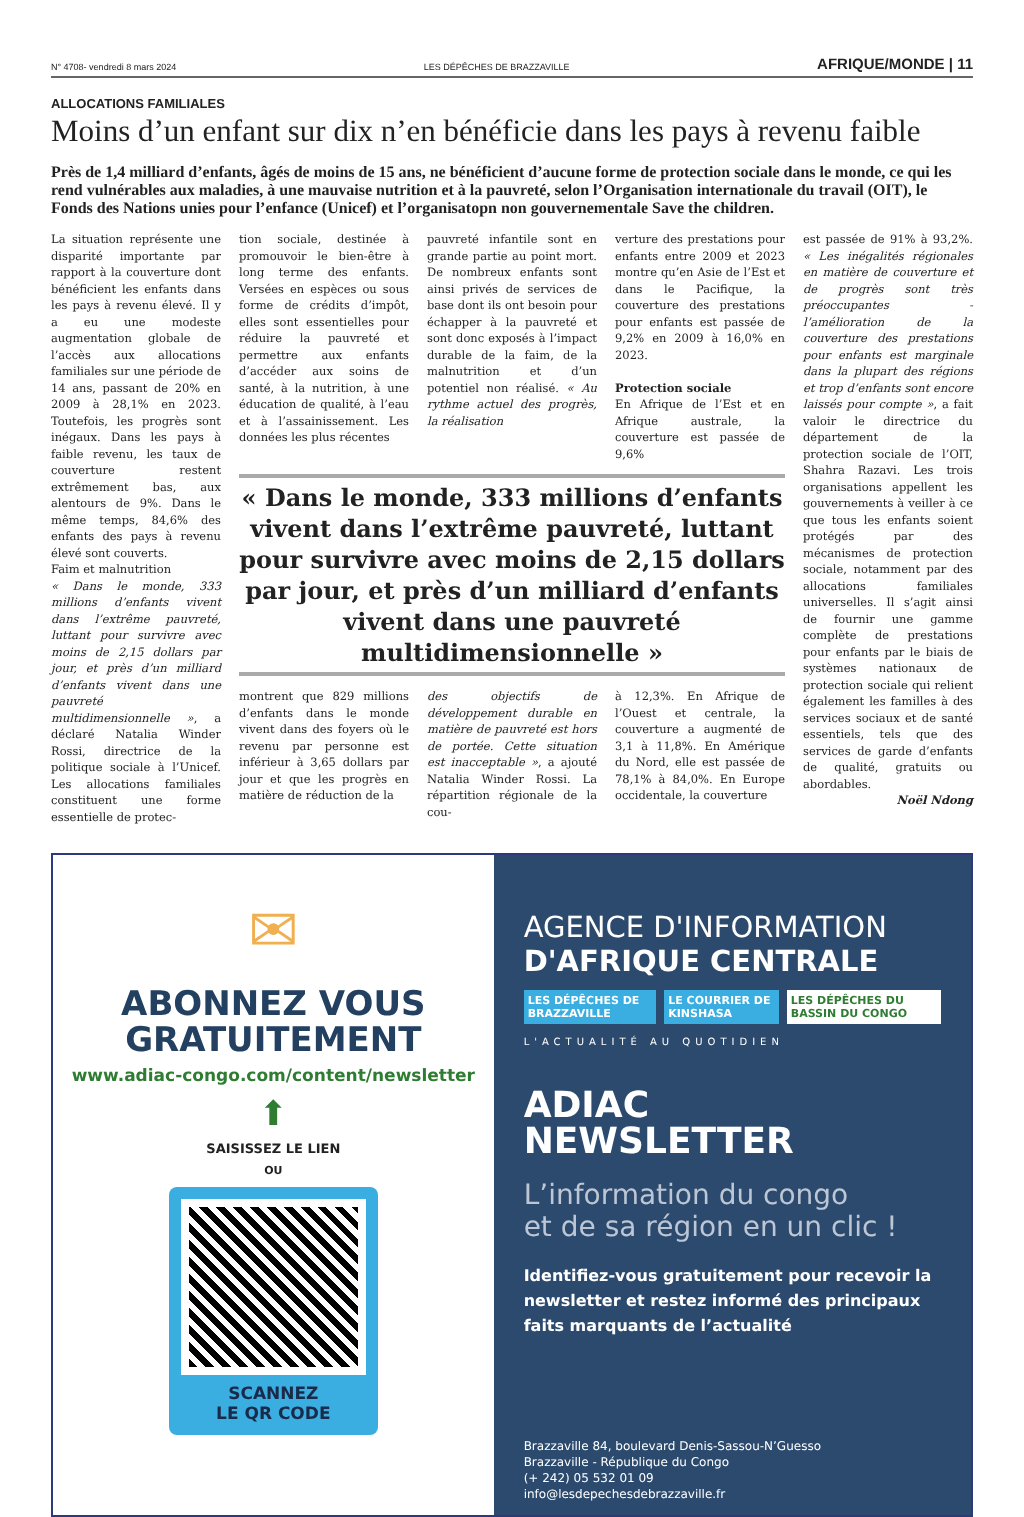N° 4708- vendredi 8 mars 2024 LES DÉPÊCHES DE BRAZZAVILLE AFRIQUE/MONDE | 11
ALLOCATIONS FAMILIALES
Moins d’un enfant sur dix n’en bénéficie dans les pays à revenu faible
Près de 1,4 milliard d’enfants, âgés de moins de 15 ans, ne bénéficient d’aucune forme de protection sociale dans le monde, ce qui les rend vulnérables aux maladies, à une mauvaise nutrition et à la pauvreté, selon l’Organisation internationale du travail (OIT), le Fonds des Nations unies pour l’enfance (Unicef) et l’organisatopn non gouvernementale Save the children.
La situation représente une disparité importante par rapport à la couverture dont bénéficient les enfants dans les pays à revenu élevé. Il y a eu une modeste augmentation globale de l’accès aux allocations familiales sur une période de 14 ans, passant de 20% en 2009 à 28,1% en 2023. Toutefois, les progrès sont inégaux. Dans les pays à faible revenu, les taux de couverture restent extrêmement bas, aux alentours de 9%. Dans le même temps, 84,6% des enfants des pays à revenu élevé sont couverts.
Faim et malnutrition
« Dans le monde, 333 millions d’enfants vivent dans l’extrême pauvreté, luttant pour survivre avec moins de 2,15 dollars par jour, et près d’un milliard d’enfants vivent dans une pauvreté multidimensionnelle », a déclaré Natalia Winder Rossi, directrice de la politique sociale à l’Unicef. Les allocations familiales constituent une forme essentielle de protec-
tion sociale, destinée à promouvoir le bien-être à long terme des enfants. Versées en espèces ou sous forme de crédits d’impôt, elles sont essentielles pour réduire la pauvreté et permettre aux enfants d’accéder aux soins de santé, à la nutrition, à une éducation de qualité, à l’eau et à l’assainissement. Les données les plus récentes
pauvreté infantile sont en grande partie au point mort. De nombreux enfants sont ainsi privés de services de base dont ils ont besoin pour échapper à la pauvreté et sont donc exposés à l’impact durable de la faim, de la malnutrition et d’un potentiel non réalisé. « Au rythme actuel des progrès, la réalisation
verture des prestations pour enfants entre 2009 et 2023 montre qu’en Asie de l’Est et dans le Pacifique, la couverture des prestations pour enfants est passée de 9,2% en 2009 à 16,0% en 2023.
Protection sociale
En Afrique de l’Est et en Afrique australe, la couverture est passée de 9,6%
« Dans le monde, 333 millions d’enfants vivent dans l’extrême pauvreté, luttant pour survivre avec moins de 2,15 dollars par jour, et près d’un milliard d’enfants vivent dans une pauvreté multidimensionnelle »
montrent que 829 millions d’enfants dans le monde vivent dans des foyers où le revenu par personne est inférieur à 3,65 dollars par jour et que les progrès en matière de réduction de la
des objectifs de développement durable en matière de pauvreté est hors de portée. Cette situation est inacceptable », a ajouté Natalia Winder Rossi. La répartition régionale de la cou-
à 12,3%. En Afrique de l’Ouest et centrale, la couverture a augmenté de 3,1 à 11,8%. En Amérique du Nord, elle est passée de 78,1% à 84,0%. En Europe occidentale, la couverture
est passée de 91% à 93,2%. « Les inégalités régionales en matière de couverture et de progrès sont très préoccupantes - l’amélioration de la couverture des prestations pour enfants est marginale dans la plupart des régions et trop d’enfants sont encore laissés pour compte », a fait valoir le directrice du département de la protection sociale de l’OIT, Shahra Razavi. Les trois organisations appellent les gouvernements à veiller à ce que tous les enfants soient protégés par des mécanismes de protection sociale, notamment par des allocations familiales universelles. Il s’agit ainsi de fournir une gamme complète de prestations pour enfants par le biais de systèmes nationaux de protection sociale qui relient également les familles à des services sociaux et de santé essentiels, tels que des services de garde d’enfants de qualité, gratuits ou abordables.
Noël Ndong
✉
ABONNEZ VOUS
GRATUITEMENT
www.adiac-congo.com/content/newsletter
⬆
SAISISSEZ LE LIEN
OU
SCANNEZ
LE QR CODE
AGENCE D'INFORMATION
D'AFRIQUE CENTRALE
LES DÉPÊCHES DE BRAZZAVILLE LE COURRIER DE KINSHASA LES DÉPÊCHES DU BASSIN DU CONGO
L'ACTUALITÉ AU QUOTIDIEN
ADIAC
NEWSLETTER
L’information du congo
et de sa région en un clic !
Identifiez-vous gratuitement pour recevoir la newsletter et restez informé des principaux faits marquants de l’actualité
Brazzaville 84, boulevard Denis-Sassou-N’Guesso
Brazzaville - République du Congo
(+ 242) 05 532 01 09
info@lesdepechesdebrazzaville.fr